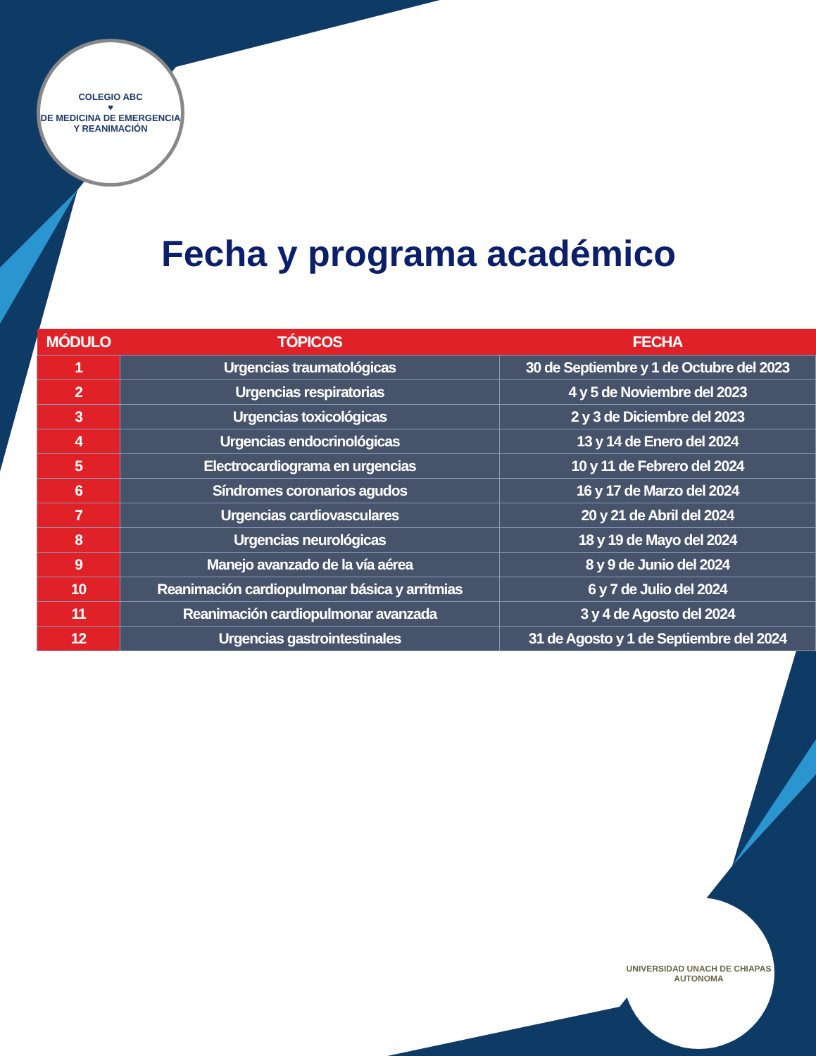COLEGIO ABC
♥
DE MEDICINA DE EMERGENCIA Y REANIMACIÓN
Fecha y programa académico
| MÓDULO | TÓPICOS | FECHA |
| --- | --- | --- |
| 1 | Urgencias traumatológicas | 30 de Septiembre y 1 de Octubre del 2023 |
| 2 | Urgencias respiratorias | 4 y 5 de Noviembre del 2023 |
| 3 | Urgencias toxicológicas | 2 y 3 de Diciembre del 2023 |
| 4 | Urgencias endocrinológicas | 13 y 14 de Enero del 2024 |
| 5 | Electrocardiograma en urgencias | 10 y 11 de Febrero del 2024 |
| 6 | Síndromes coronarios agudos | 16 y 17 de Marzo del 2024 |
| 7 | Urgencias cardiovasculares | 20 y 21 de Abril del 2024 |
| 8 | Urgencias neurológicas | 18 y 19 de Mayo del 2024 |
| 9 | Manejo avanzado de la vía aérea | 8 y 9 de Junio del 2024 |
| 10 | Reanimación cardiopulmonar básica y arritmias | 6 y 7 de Julio del 2024 |
| 11 | Reanimación cardiopulmonar avanzada | 3 y 4 de Agosto del 2024 |
| 12 | Urgencias gastrointestinales | 31 de Agosto y 1 de Septiembre del 2024 |
UNIVERSIDAD UNACH DE CHIAPAS
AUTONOMA